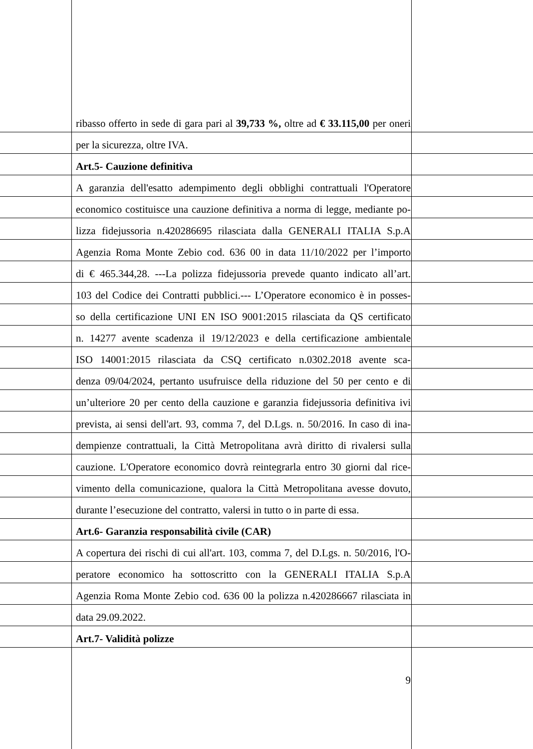ribasso offerto in sede di gara pari al 39,733 %, oltre ad € 33.115,00 per oneri
per la sicurezza, oltre IVA.
Art.5- Cauzione definitiva
A garanzia dell'esatto adempimento degli obblighi contrattuali l'Operatore
economico costituisce una cauzione definitiva a norma di legge, mediante po-
lizza fidejussoria n.420286695 rilasciata dalla GENERALI ITALIA S.p.A
Agenzia Roma Monte Zebio cod. 636 00 in data 11/10/2022 per l’importo
di € 465.344,28. ---La polizza fidejussoria prevede quanto indicato all’art.
103 del Codice dei Contratti pubblici.--- L’Operatore economico è in posses-
so della certificazione UNI EN ISO 9001:2015 rilasciata da QS certificato
n. 14277 avente scadenza il 19/12/2023 e della certificazione ambientale
ISO 14001:2015 rilasciata da CSQ certificato n.0302.2018 avente sca-
denza 09/04/2024, pertanto usufruisce della riduzione del 50 per cento e di
un’ulteriore 20 per cento della cauzione e garanzia fidejussoria definitiva ivi
prevista, ai sensi dell'art. 93, comma 7, del D.Lgs. n. 50/2016. In caso di ina-
dempienze contrattuali, la Città Metropolitana avrà diritto di rivalersi sulla
cauzione. L'Operatore economico dovrà reintegrarla entro 30 giorni dal rice-
vimento della comunicazione, qualora la Città Metropolitana avesse dovuto,
durante l’esecuzione del contratto, valersi in tutto o in parte di essa.
Art.6- Garanzia responsabilità civile (CAR)
A copertura dei rischi di cui all'art. 103, comma 7, del D.Lgs. n. 50/2016, l'O-
peratore economico ha sottoscritto con la GENERALI ITALIA S.p.A
Agenzia Roma Monte Zebio cod. 636 00 la polizza n.420286667 rilasciata in
data 29.09.2022.
Art.7- Validità polizze
9